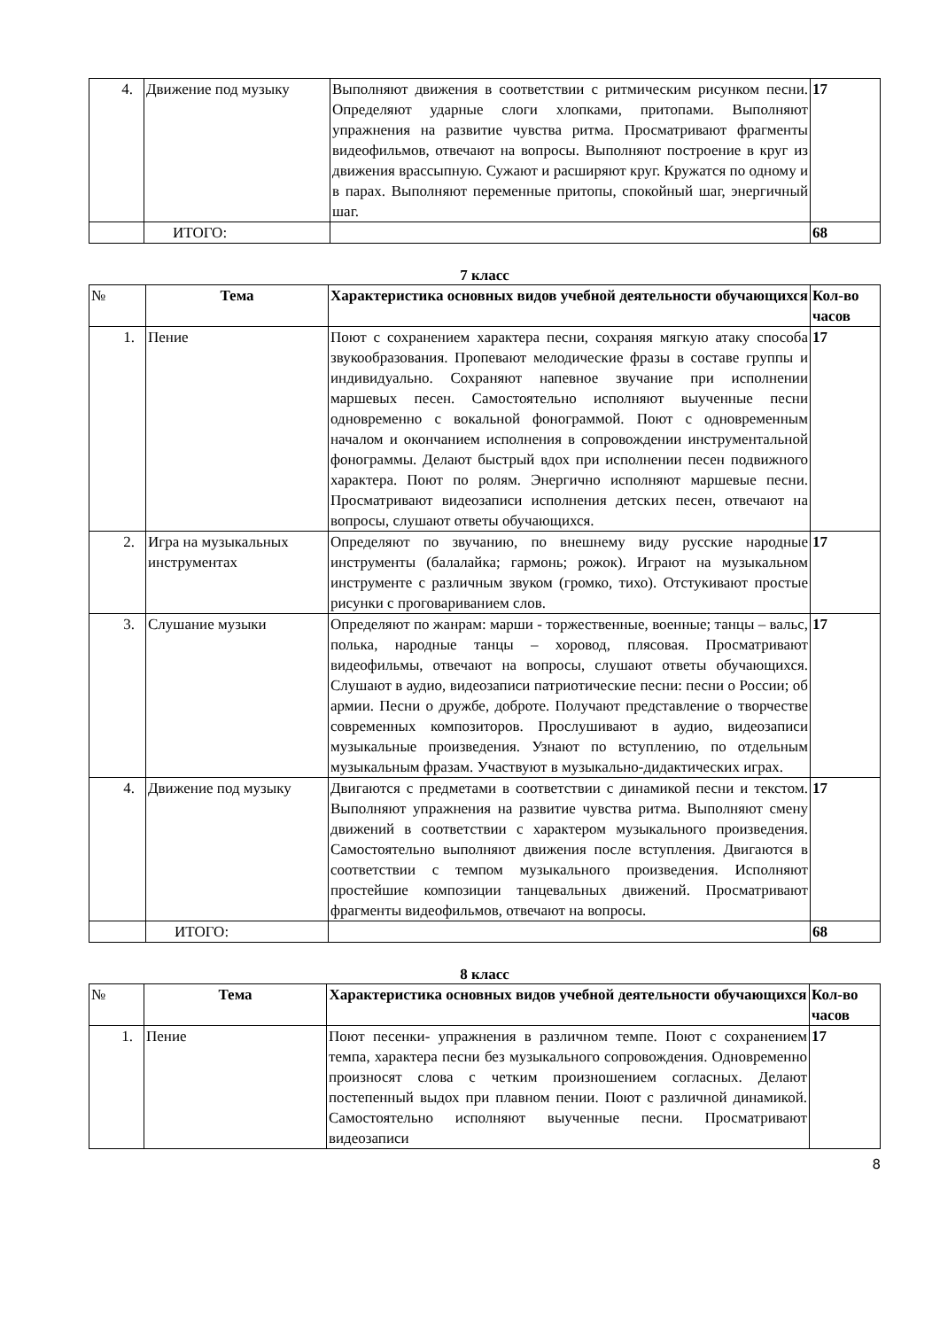| 4. | Движение под музыку | Выполняют движения в соответствии с ритмическим рисунком песни. Определяют ударные слоги хлопками, притопами. Выполняют упражнения на развитие чувства ритма. Просматривают фрагменты видеофильмов, отвечают на вопросы. Выполняют построение в круг из движения врассыпную. Сужают и расширяют круг. Кружатся по одному и в парах. Выполняют переменные притопы, спокойный шаг, энергичный шаг. | 17 |
| | ИТОГО: | | 68 |
7 класс
| № | Тема | Характеристика основных видов учебной деятельности обучающихся | Кол-во часов |
| --- | --- | --- | --- |
| 1. | Пение | Поют с сохранением характера песни, сохраняя мягкую атаку способа звукообразования. Пропевают мелодические фразы в составе группы и индивидуально. Сохраняют напевное звучание при исполнении маршевых песен. Самостоятельно исполняют выученные песни одновременно с вокальной фонограммой. Поют с одновременным началом и окончанием исполнения в сопровождении инструментальной фонограммы. Делают быстрый вдох при исполнении песен подвижного характера. Поют по ролям. Энергично исполняют маршевые песни. Просматривают видеозаписи исполнения детских песен, отвечают на вопросы, слушают ответы обучающихся. | 17 |
| 2. | Игра на музыкальных инструментах | Определяют по звучанию, по внешнему виду русские народные инструменты (балалайка; гармонь; рожок). Играют на музыкальном инструменте с различным звуком (громко, тихо). Отстукивают простые рисунки с проговариванием слов. | 17 |
| 3. | Слушание музыки | Определяют по жанрам: марши - торжественные, военные; танцы – вальс, полька, народные танцы – хоровод, плясовая. Просматривают видеофильмы, отвечают на вопросы, слушают ответы обучающихся. Слушают в аудио, видеозаписи патриотические песни: песни о России; об армии. Песни о дружбе, доброте. Получают представление о творчестве современных композиторов. Прослушивают в аудио, видеозаписи музыкальные произведения. Узнают по вступлению, по отдельным музыкальным фразам. Участвуют в музыкально-дидактических играх. | 17 |
| 4. | Движение под музыку | Двигаются с предметами в соответствии с динамикой песни и текстом. Выполняют упражнения на развитие чувства ритма. Выполняют смену движений в соответствии с характером музыкального произведения. Самостоятельно выполняют движения после вступления. Двигаются в соответствии с темпом музыкального произведения. Исполняют простейшие композиции танцевальных движений. Просматривают фрагменты видеофильмов, отвечают на вопросы. | 17 |
| | ИТОГО: | | 68 |
8 класс
| № | Тема | Характеристика основных видов учебной деятельности обучающихся | Кол-во часов |
| --- | --- | --- | --- |
| 1. | Пение | Поют песенки- упражнения в различном темпе. Поют с сохранением темпа, характера песни без музыкального сопровождения. Одновременно произносят слова с четким произношением согласных. Делают постепенный выдох при плавном пении. Поют с различной динамикой. Самостоятельно исполняют выученные песни. Просматривают видеозаписи | 17 |
8